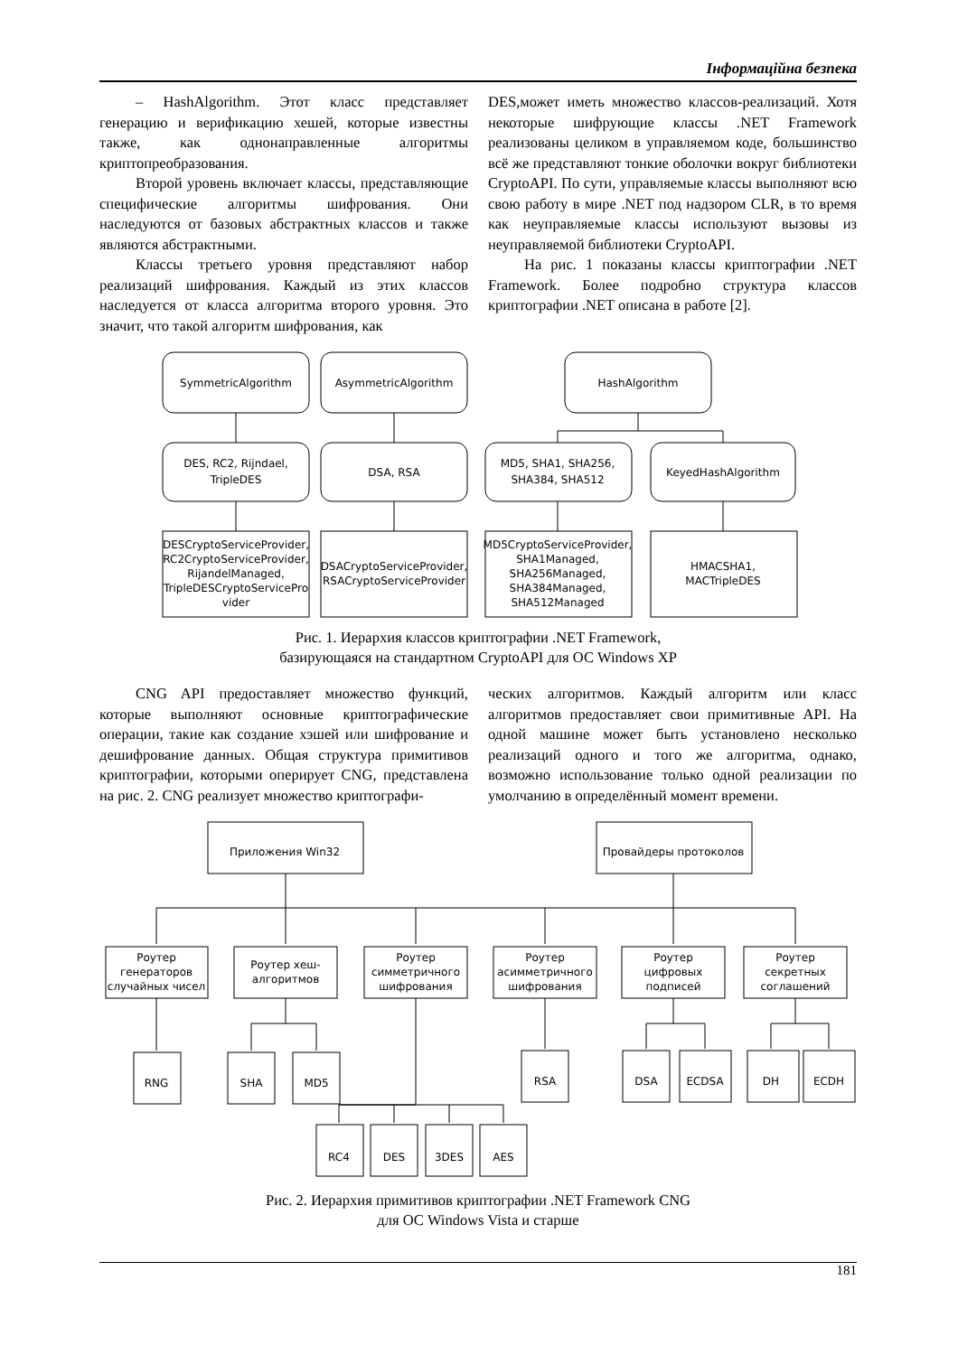Інформаційна безпека
– HashAlgorithm. Этот класс представляет генерацию и верификацию хешей, которые известны также, как однонаправленные алгоритмы криптопреобразования.
Второй уровень включает классы, представляющие специфические алгоритмы шифрования. Они наследуются от базовых абстрактных классов и также являются абстрактными.
Классы третьего уровня представляют набор реализаций шифрования. Каждый из этих классов наследуется от класса алгоритма второго уровня. Это значит, что такой алгоритм шифрования, как
DES,может иметь множество классов-реализаций. Хотя некоторые шифрующие классы .NET Framework реализованы целиком в управляемом коде, большинство всё же представляют тонкие оболочки вокруг библиотеки CryptoAPI. По сути, управляемые классы выполняют всю свою работу в мире .NET под надзором CLR, в то время как неуправляемые классы используют вызовы из неуправляемой библиотеки CryptoAPI.
На рис. 1 показаны классы криптографии .NET Framework. Более подробно структура классов криптографии .NET описана в работе [2].
SymmetricAlgorithm
AsymmetricAlgorithm
HashAlgorithm
DES, RC2, Rijndael,
TripleDES
DSA, RSA
MD5, SHA1, SHA256,
SHA384, SHA512
KeyedHashAlgorithm
DESCryptoServiceProvider,
RC2CryptoServiceProvider,
RijandelManaged,
TripleDESCryptoServicePro
vider
DSACryptoServiceProvider,
RSACryptoServiceProvider
MD5CryptoServiceProvider,
SHA1Managed,
SHA256Managed,
SHA384Managed,
SHA512Managed
HMACSHA1,
MACTripleDES
Рис. 1. Иерархия классов криптографии .NET Framework,
базирующаяся на стандартном CryptoAPI для ОС Windows XP
CNG API предоставляет множество функций, которые выполняют основные криптографические операции, такие как создание хэшей или шифрование и дешифрование данных. Общая структура примитивов криптографии, которыми оперирует CNG, представлена на рис. 2. CNG реализует множество криптографи-
ческих алгоритмов. Каждый алгоритм или класс алгоритмов предоставляет свои примитивные API. На одной машине может быть установлено несколько реализаций одного и того же алгоритма, однако, возможно использование только одной реализации по умолчанию в определённый момент времени.
Приложения Win32
Провайдеры протоколов
Роутер
генераторов
случайных чисел
Роутер хеш-
алгоритмов
Роутер
симметричного
шифрования
Роутер
асимметричного
шифрования
Роутер
цифровых
подписей
Роутер
секретных
соглашений
RNG
SHA
MD5
RSA
DSA
ECDSA
DH
ECDH
RC4
DES
3DES
AES
Рис. 2. Иерархия примитивов криптографии .NET Framework CNG
для ОС Windows Vista и старше
181